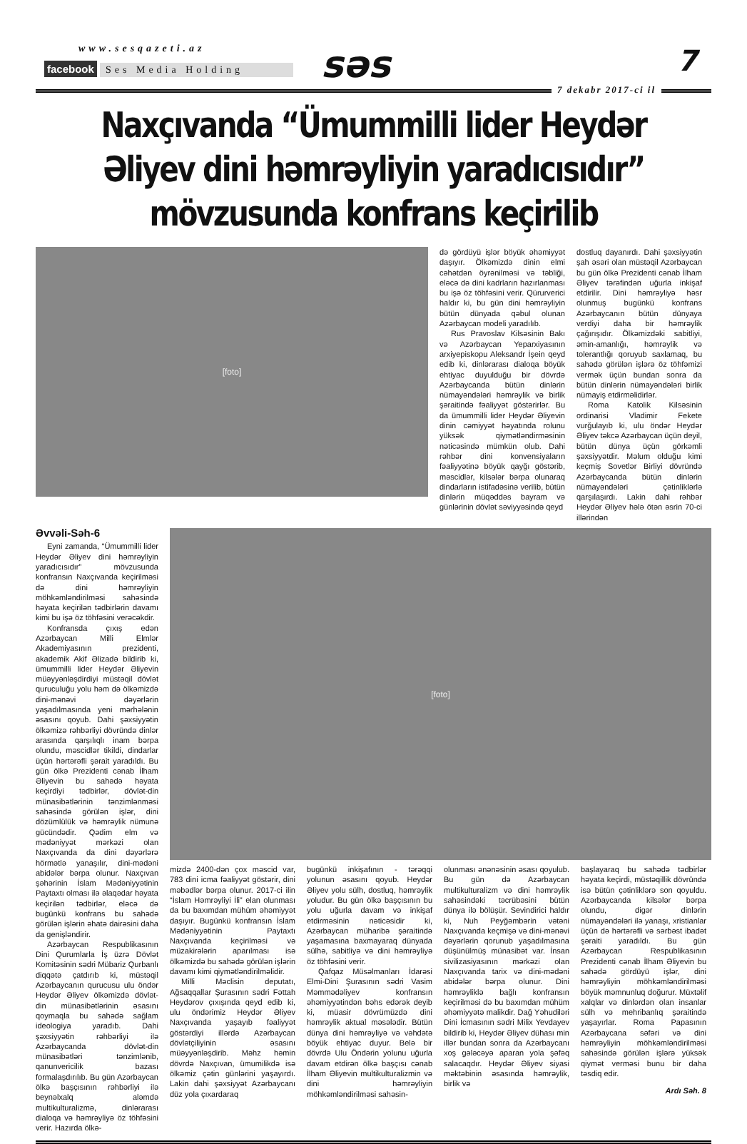www.sesqazeti.az
facebook Ses Media Holding səs 7
7 dekabr 2017-ci il
Naxçıvanda “Ümummilli lider Heydər Əliyev dini həmrəyliyin yaradıcısıdır” mövzusunda konfrans keçirilib
[foto]
də gördüyü işlər böyük əhəmiyyət daşıyır. Ölkəmizdə dinin elmi cəhətdən öyrənilməsi və təbliği, eləcə də dini kadrların hazırlanması bu işə öz töhfəsini verir. Qürurverici haldır ki, bu gün dini həmrəyliyin bütün dünyada qəbul olunan Azərbaycan modeli yaradılıb.
Rus Pravoslav Kilsəsinin Bakı və Azərbaycan Yeparxiyasının arxiyepiskopu Aleksandr İşein qeyd edib ki, dinlərarası dialoqa böyük ehtiyac duyulduğu bir dövrdə Azərbaycanda bütün dinlərin nümayəndələri həmrəylik və birlik şəraitində fəaliyyət göstərirlər. Bu da ümummilli lider Heydər Əliyevin dinin cəmiyyət həyatında rolunu yüksək qiymətləndirməsinin nəticəsində mümkün olub. Dahi rəhbər dini konvensiyaların fəaliyyətinə böyük qayğı göstərib, məscidlər, kilsələr bərpa olunaraq dindarların istifadəsinə verilib, bütün dinlərin müqəddəs bayram və günlərinin dövlət səviyyəsində qeyd
dostluq dayanırdı. Dahi şəxsiyyətin şah əsəri olan müstəqil Azərbaycan bu gün ölkə Prezidenti cənab İlham Əliyev tərəfindən uğurla inkişaf etdirilir. Dini həmrəyliyə həsr olunmuş bugünkü konfrans Azərbaycanın bütün dünyaya verdiyi daha bir həmrəylik çağırışıdır. Ölkəmizdəki sabitliyi, əmin-amanlığı, həmrəylik və tolerantlığı qoruyub saxlamaq, bu sahədə görülən işlərə öz töhfəmizi vermək üçün bundan sonra da bütün dinlərin nümayəndələri birlik nümayiş etdirməlidirlər.
Roma Katolik Kilsəsinin ordinarisi Vladimir Fekete vurğulayıb ki, ulu öndər Heydər Əliyev təkcə Azərbaycan üçün deyil, bütün dünya üçün görkəmli şəxsiyyətdir. Məlum olduğu kimi keçmiş Sovetlər Birliyi dövründə Azərbaycanda bütün dinlərin nümayəndələri çətinliklərlə qarşılaşırdı. Lakin dahi rəhbər Heydər Əliyev hələ ötən əsrin 70-ci illərindən
Əvvəli-Səh-6
Eyni zamanda, “Ümummilli lider Heydər Əliyev dini həmrəyliyin yaradıcısıdır” mövzusunda konfransın Naxçıvanda keçirilməsi də dini həmrəyliyin möhkəmləndirilməsi sahəsində həyata keçirilən tədbirlərin davamı kimi bu işə öz töhfəsini verəcəkdir.
Konfransda çıxış edən Azərbaycan Milli Elmlər Akademiyasının prezidenti, akademik Akif Əlizadə bildirib ki, ümummilli lider Heydər Əliyevin müəyyənləşdirdiyi müstəqil dövlət quruculuğu yolu həm də ölkəmizdə dini-mənəvi dəyərlərin yaşadılmasında yeni mərhələnin əsasını qoyub. Dahi şəxsiyyətin ölkəmizə rəhbərliyi dövründə dinlər arasında qarşılıqlı inam bərpa olundu, məscidlər tikildi, dindarlar üçün hərtərəfli şərait yaradıldı. Bu gün ölkə Prezidenti cənab İlham Əliyevin bu sahədə həyata keçirdiyi tədbirlər, dövlət-din münasibətlərinin tənzimlənməsi sahəsində görülən işlər, dini dözümlülük və həmrəylik nümunə gücündədir. Qədim elm və mədəniyyət mərkəzi olan Naxçıvanda da dini dəyərlərə hörmətlə yanaşılır, dini-mədəni abidələr bərpa olunur. Naxçıvan şəhərinin İslam Mədəniyyətinin Paytaxtı olması ilə əlaqədar həyata keçirilən tədbirlər, eləcə də bugünkü konfrans bu sahədə görülən işlərin əhatə dairəsini daha da genişləndirir.
Azərbaycan Respublikasının Dini Qurumlarla İş üzrə Dövlət Komitəsinin sədri Mübariz Qurbanlı diqqətə çatdırıb ki, müstəqil Azərbaycanın qurucusu ulu öndər Heydər Əliyev ölkəmizdə dövlət-din münasibətlərinin əsasını qoymaqla bu sahədə sağlam ideologiya yaradıb. Dahi şəxsiyyətin rəhbərliyi ilə Azərbaycanda dövlət-din münasibətləri tənzimlənib, qanunvericilik bazası formalaşdırılıb. Bu gün Azərbaycan ölkə başçısının rəhbərliyi ilə beynəlxalq aləmdə multikulturalizmə, dinlərarası dialoqa və həmrəyliyə öz töhfəsini verir. Hazırda ölkə-
[foto]
mizdə 2400-dən çox məscid var, 783 dini icma fəaliyyət göstərir, dini məbədlər bərpa olunur. 2017-ci ilin “İslam Həmrəyliyi İli” elan olunması da bu baxımdan mühüm əhəmiyyət daşıyır. Bugünkü konfransın İslam Mədəniyyətinin Paytaxtı Naxçıvanda keçirilməsi və müzakirələrin aparılması isə ölkəmizdə bu sahədə görülən işlərin davamı kimi qiymətləndirilməlidir.
Milli Məclisin deputatı, Ağsaqqallar Şurasının sədri Fəttah Heydərov çıxışında qeyd edib ki, ulu öndərimiz Heydər Əliyev Naxçıvanda yaşayıb fəaliyyət göstərdiyi illərdə Azərbaycan dövlətçiliyinin əsasını müəyyənləşdirib. Məhz həmin dövrdə Naxçıvan, ümumilikdə isə ölkəmiz çətin günlərini yaşayırdı. Lakin dahi şəxsiyyət Azərbaycanı düz yola çıxardaraq
bugünkü inkişafının - tərəqqi yolunun əsasını qoyub. Heydər Əliyev yolu sülh, dostluq, həmrəylik yoludur. Bu gün ölkə başçısının bu yolu uğurla davam və inkişaf etdirməsinin nəticəsidir ki, Azərbaycan müharibə şəraitində yaşamasına baxmayaraq dünyada sülhə, sabitliyə və dini həmrəyliyə öz töhfəsini verir.
Qafqaz Müsəlmanları İdarəsi Elmi-Dini Şurasının sədri Vasim Məmmədəliyev konfransın əhəmiyyətindən bəhs edərək deyib ki, müasir dövrümüzdə dini həmrəylik aktual məsələdir. Bütün dünya dini həmrəyliyə və vəhdətə böyük ehtiyac duyur. Belə bir dövrdə Ulu Öndərin yolunu uğurla davam etdirən ölkə başçısı cənab İlham Əliyevin multikulturalizmin və dini həmrəyliyin möhkəmləndirilməsi sahəsin-
olunması ənənəsinin əsası qoyulub. Bu gün də Azərbaycan multikulturalizm və dini həmrəylik sahəsindəki təcrübəsini bütün dünya ilə bölüşür. Sevindirici haldır ki, Nuh Peyğəmbərin vətəni Naxçıvanda keçmişə və dini-mənəvi dəyərlərin qorunub yaşadılmasına düşünülmüş münasibət var. İnsan sivilizasiyasının mərkəzi olan Naxçıvanda tarix və dini-mədəni abidələr bərpa olunur. Dini həmrəyliklə bağlı konfransın keçirilməsi də bu baxımdan mühüm əhəmiyyətə malikdir. Dağ Yəhudiləri Dini İcmasının sədri Milix Yevdayev bildirib ki, Heydər Əliyev dühası min illər bundan sonra da Azərbaycanı xoş gələcəyə aparan yola şəfəq salacaqdır. Heydər Əliyev siyasi məktəbinin əsasında həmrəylik, birlik və
başlayaraq bu sahədə tədbirlər həyata keçirdi, müstəqillik dövründə isə bütün çətinliklərə son qoyuldu. Azərbaycanda kilsələr bərpa olundu, digər dinlərin nümayəndələri ilə yanaşı, xristianlar üçün də hərtərəfli və sərbəst ibadət şəraiti yaradıldı. Bu gün Azərbaycan Respublikasının Prezidenti cənab İlham Əliyevin bu sahədə gördüyü işlər, dini həmrəyliyin möhkəmləndirilməsi böyük məmnunluq doğurur. Müxtəlif xalqlar və dinlərdən olan insanlar sülh və mehribanlıq şəraitində yaşayırlar. Roma Papasının Azərbaycana səfəri və dini həmrəyliyin möhkəmləndirilməsi sahəsində görülən işlərə yüksək qiymət verməsi bunu bir daha təsdiq edir.
Ardı Səh. 8